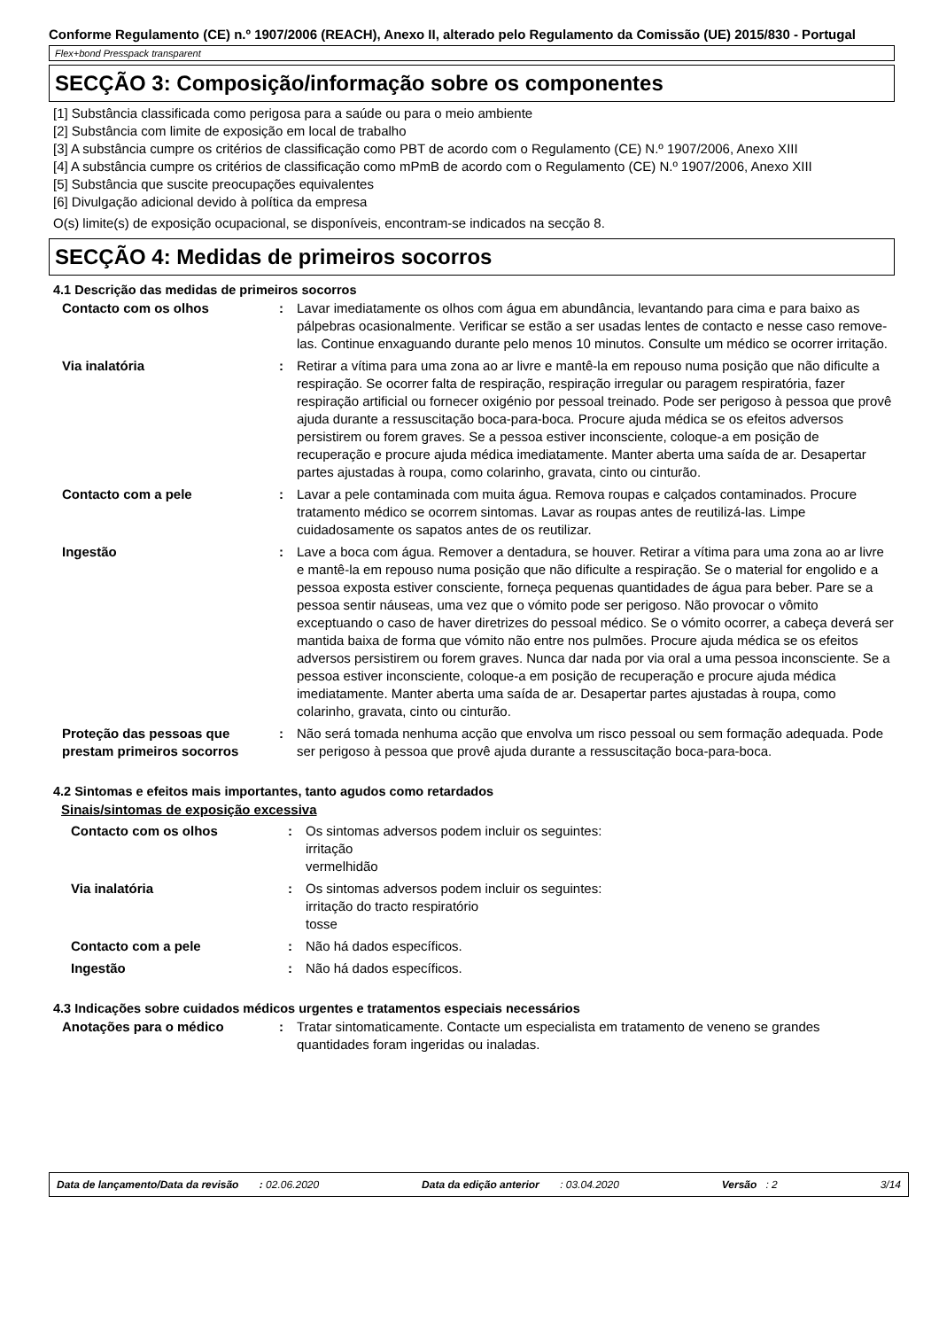Conforme Regulamento (CE) n.º 1907/2006 (REACH), Anexo II, alterado pelo Regulamento da Comissão (UE) 2015/830 - Portugal
Flex+bond Presspack transparent
SECÇÃO 3: Composição/informação sobre os componentes
[1] Substância classificada como perigosa para a saúde ou para o meio ambiente
[2] Substância com limite de exposição em local de trabalho
[3] A substância cumpre os critérios de classificação como PBT de acordo com o Regulamento (CE) N.º 1907/2006, Anexo XIII
[4] A substância cumpre os critérios de classificação como mPmB de acordo com o Regulamento (CE) N.º 1907/2006, Anexo XIII
[5] Substância que suscite preocupações equivalentes
[6] Divulgação adicional devido à política da empresa
O(s) limite(s) de exposição ocupacional, se disponíveis, encontram-se indicados na secção 8.
SECÇÃO 4: Medidas de primeiros socorros
4.1 Descrição das medidas de primeiros socorros
| Contacto com os olhos | : | Lavar imediatamente os olhos com água em abundância, levantando para cima e para baixo as pálpebras ocasionalmente. Verificar se estão a ser usadas lentes de contacto e nesse caso remove-las. Continue enxaguando durante pelo menos 10 minutos. Consulte um médico se ocorrer irritação. |
| Via inalatória | : | Retirar a vítima para uma zona ao ar livre e mantê-la em repouso numa posição que não dificulte a respiração. Se ocorrer falta de respiração, respiração irregular ou paragem respiratória, fazer respiração artificial ou fornecer oxigénio por pessoal treinado. Pode ser perigoso à pessoa que provê ajuda durante a ressuscitação boca-para-boca. Procure ajuda médica se os efeitos adversos persistirem ou forem graves. Se a pessoa estiver inconsciente, coloque-a em posição de recuperação e procure ajuda médica imediatamente. Manter aberta uma saída de ar. Desapertar partes ajustadas à roupa, como colarinho, gravata, cinto ou cinturão. |
| Contacto com a pele | : | Lavar a pele contaminada com muita água. Remova roupas e calçados contaminados. Procure tratamento médico se ocorrem sintomas. Lavar as roupas antes de reutilizá-las. Limpe cuidadosamente os sapatos antes de os reutilizar. |
| Ingestão | : | Lave a boca com água. Remover a dentadura, se houver. Retirar a vítima para uma zona ao ar livre e mantê-la em repouso numa posição que não dificulte a respiração. Se o material for engolido e a pessoa exposta estiver consciente, forneça pequenas quantidades de água para beber. Pare se a pessoa sentir náuseas, uma vez que o vómito pode ser perigoso. Não provocar o vômito exceptuando o caso de haver diretrizes do pessoal médico. Se o vómito ocorrer, a cabeça deverá ser mantida baixa de forma que vómito não entre nos pulmões. Procure ajuda médica se os efeitos adversos persistirem ou forem graves. Nunca dar nada por via oral a uma pessoa inconsciente. Se a pessoa estiver inconsciente, coloque-a em posição de recuperação e procure ajuda médica imediatamente. Manter aberta uma saída de ar. Desapertar partes ajustadas à roupa, como colarinho, gravata, cinto ou cinturão. |
| Proteção das pessoas que prestam primeiros socorros | : | Não será tomada nenhuma acção que envolva um risco pessoal ou sem formação adequada. Pode ser perigoso à pessoa que provê ajuda durante a ressuscitação boca-para-boca. |
4.2 Sintomas e efeitos mais importantes, tanto agudos como retardados
Sinais/sintomas de exposição excessiva
| Contacto com os olhos | : | Os sintomas adversos podem incluir os seguintes: irritação vermelhidão |
| Via inalatória | : | Os sintomas adversos podem incluir os seguintes: irritação do tracto respiratório tosse |
| Contacto com a pele | : | Não há dados específicos. |
| Ingestão | : | Não há dados específicos. |
4.3 Indicações sobre cuidados médicos urgentes e tratamentos especiais necessários
| Anotações para o médico | : | Tratar sintomaticamente. Contacte um especialista em tratamento de veneno se grandes quantidades foram ingeridas ou inaladas. |
Data de lançamento/Data da revisão : 02.06.2020 Data da edição anterior : 03.04.2020 Versão : 2 3/14